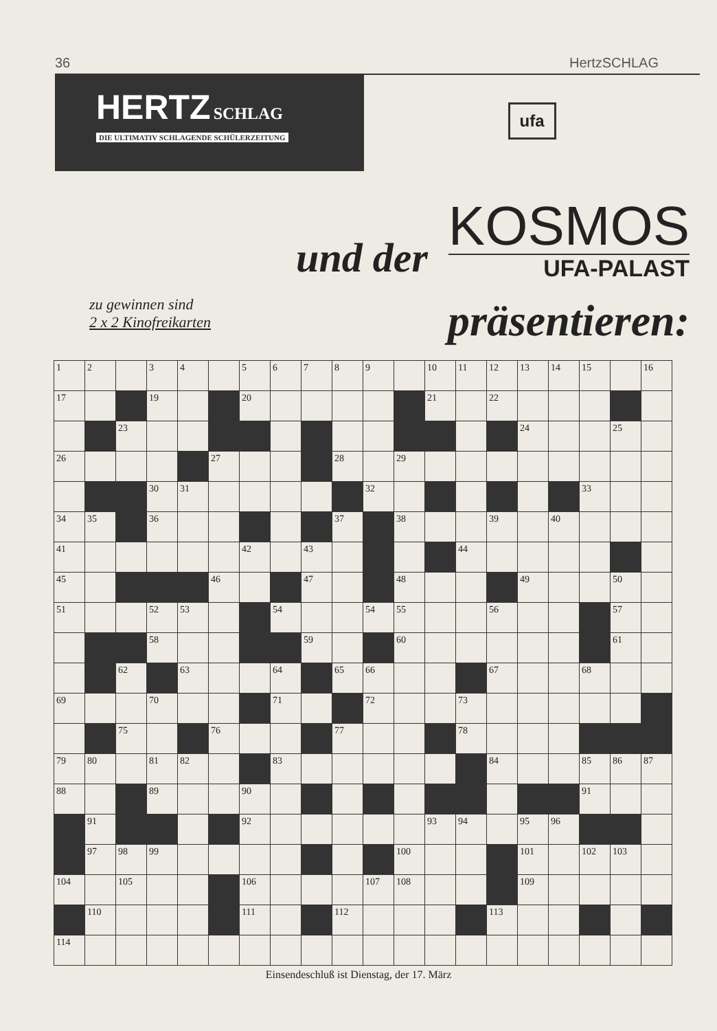36 HertzSCHLAG
HERTZ SCHLAG
DIE ULTIMATIV SCHLAGENDE SCHÜLERZEITUNG
ufa
und der
KOSMOS
UFA-PALAST
zu gewinnen sind
2 x 2 Kinofreikarten
präsentieren:
| 1 | 2 | | 3 | 4 | | 5 | 6 | 7 | 8 | 9 | | 10 | 11 | 12 | 13 | 14 | 15 | | 16 |
| 17 | | | 19 | | | 20 | | | | | | 21 | | 22 | | | | | |
| | | 23 | | | | | | | | | | | | | 24 | | | 25 | |
| 26 | | | | | 27 | | | | 28 | | 29 | | | | | | | | |
| | | | 30 | 31 | | | | | | 32 | | | | | | | 33 | | |
| 34 | 35 | | 36 | | | | | | 37 | | 38 | | | 39 | | 40 | | | |
| 41 | | | | | | 42 | | 43 | | | | | 44 | | | | | | |
| 45 | | | | | 46 | | | 47 | | | 48 | | | | 49 | | | 50 | |
| 51 | | | 52 | 53 | | | 54 | | | 54 | 55 | | | 56 | | | | 57 | |
| | | | 58 | | | | | 59 | | | 60 | | | | | | | 61 | |
| | | 62 | | 63 | | | 64 | | 65 | 66 | | | | 67 | | | 68 | | |
| 69 | | | 70 | | | | 71 | | | 72 | | | 73 | | | | | | |
| | | 75 | | | 76 | | | | 77 | | | | 78 | | | | | | |
| 79 | 80 | | 81 | 82 | | | 83 | | | | | | | 84 | | | 85 | 86 | 87 |
| 88 | | | 89 | | | 90 | | | | | | | | | | | 91 | | |
| | 91 | | | | | 92 | | | | | | 93 | 94 | | 95 | 96 | | | |
| | 97 | 98 | 99 | | | | | | | | 100 | | | | 101 | | 102 | 103 | |
| 104 | | 105 | | | | 106 | | | | 107 | 108 | | | | 109 | | | | |
| | 110 | | | | | 111 | | | 112 | | | | | 113 | | | | | |
| 114 | | | | | | | | | | | | | | | | | | | |
Einsendeschluß ist Dienstag, der 17. März